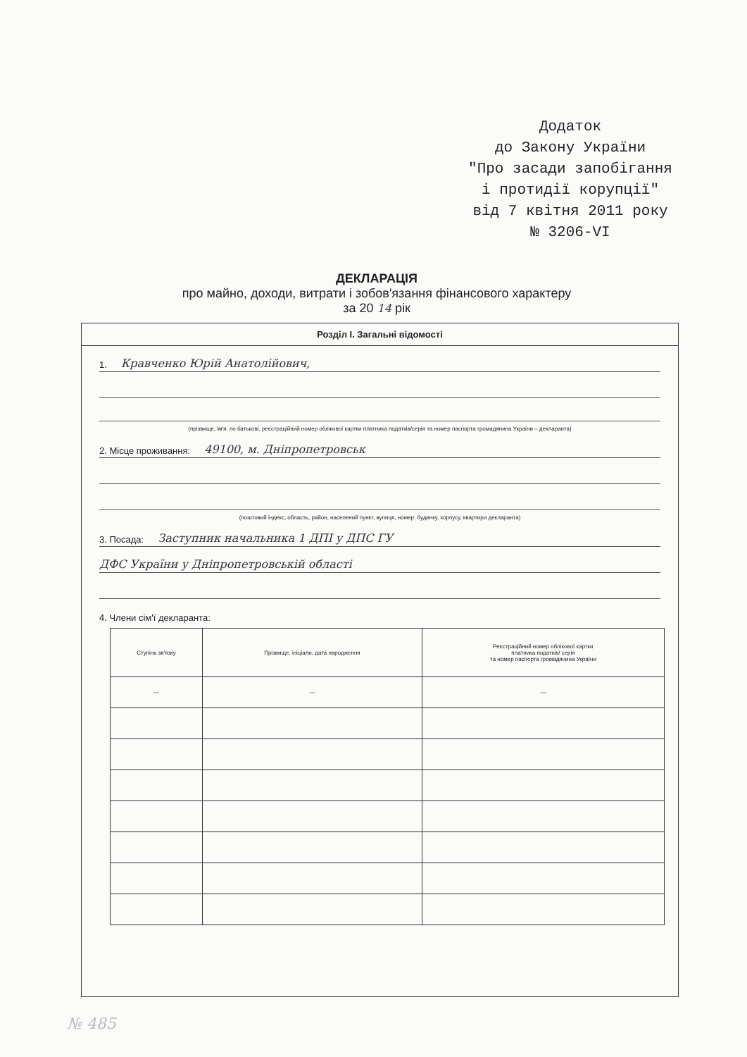Додаток
до Закону України
"Про засади запобігання
і протидії корупції"
від 7 квітня 2011 року
№ 3206-VI
ДЕКЛАРАЦІЯ
про майно, доходи, витрати і зобов'язання фінансового характеру
за 20 14 рік
Розділ I. Загальні відомості
1. Кравченко Юрій Анатолійович,
(прізвище, ім'я, по батькові, реєстраційний номер облікової картки платника податків/серія та номер паспорта громадянина України – декларанта)
2. Місце проживання: 49100, м. Дніпропетровськ
(поштовий індекс, область, район, населений пункт, вулиця, номер: будинку, корпусу, квартири декларанта)
3. Посада: Заступник начальника 1 ДПІ у ДПС ГУ
ДФС України у Дніпропетровській області
4. Члени сім'ї декларанта:
| Ступінь зв'язку | Прізвище, ініціали, дата народження | Реєстраційний номер облікової картки платника податків/ серія та номер паспорта громадянина України |
| --- | --- | --- |
| — | — | — |
№ 485